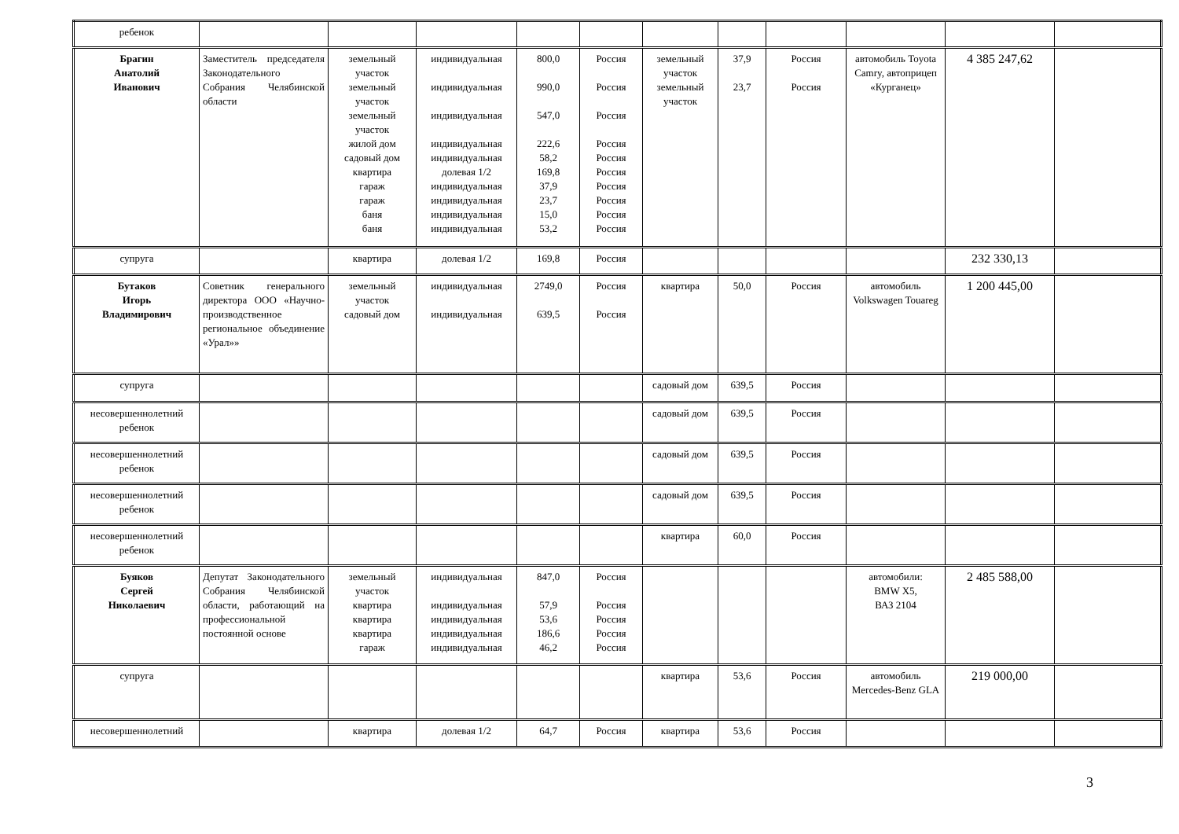| ребенок | | | | | | | | | | | |
| Брагин Анатолий Иванович | Заместитель председателя Законодательного Собрания Челябинской области | земельный участок земельный участок земельный участок жилой дом садовый дом квартира гараж гараж баня баня | индивидуальная индивидуальная индивидуальная индивидуальная индивидуальная долевая 1/2 индивидуальная индивидуальная индивидуальная индивидуальная | 800,0 990,0 547,0 222,6 58,2 169,8 37,9 23,7 15,0 53,2 | Россия Россия Россия Россия Россия Россия Россия Россия Россия Россия | земельный участок земельный участок | 37,9 23,7 | Россия Россия | автомобиль Toyota Camry, автоприцеп «Курганец» | 4 385 247,62 | |
| супруга | | квартира | долевая 1/2 | 169,8 | Россия | | | | | 232 330,13 | |
| Бутаков Игорь Владимирович | Советник генерального директора ООО «Научно-производственное региональное объединение «Урал»» | земельный участок садовый дом | индивидуальная индивидуальная | 2749,0 639,5 | Россия Россия | квартира | 50,0 | Россия | автомобиль Volkswagen Touareg | 1 200 445,00 | |
| супруга | | | | | | садовый дом | 639,5 | Россия | | | |
| несовершеннолетний ребенок | | | | | | садовый дом | 639,5 | Россия | | | |
| несовершеннолетний ребенок | | | | | | садовый дом | 639,5 | Россия | | | |
| несовершеннолетний ребенок | | | | | | садовый дом | 639,5 | Россия | | | |
| несовершеннолетний ребенок | | | | | | квартира | 60,0 | Россия | | | |
| Буяков Сергей Николаевич | Депутат Законодательного Собрания Челябинской области, работающий на профессиональной постоянной основе | земельный участок квартира квартира квартира гараж | индивидуальная индивидуальная индивидуальная индивидуальная индивидуальная | 847,0 57,9 53,6 186,6 46,2 | Россия Россия Россия Россия Россия | | | | автомобили: BMW X5, ВАЗ 2104 | 2 485 588,00 | |
| супруга | | | | | | квартира | 53,6 | Россия | автомобиль Mercedes-Benz GLA | 219 000,00 | |
| несовершеннолетний | | квартира | долевая 1/2 | 64,7 | Россия | квартира | 53,6 | Россия | | | |
3